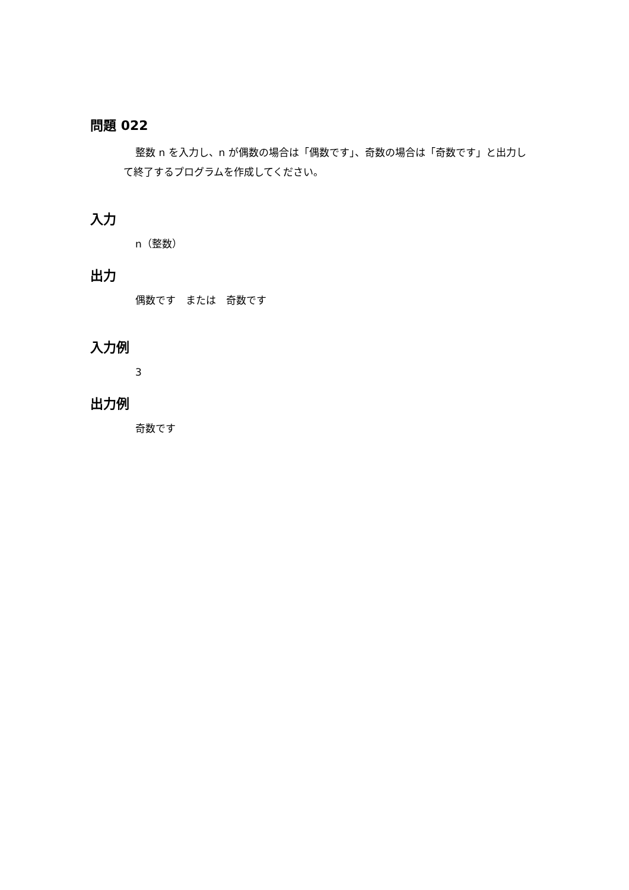問題 022
整数 n を入力し、n が偶数の場合は「偶数です」、奇数の場合は「奇数です」と出力して終了するプログラムを作成してください。
入力
n（整数）
出力
偶数です　または　奇数です
入力例
3
出力例
奇数です